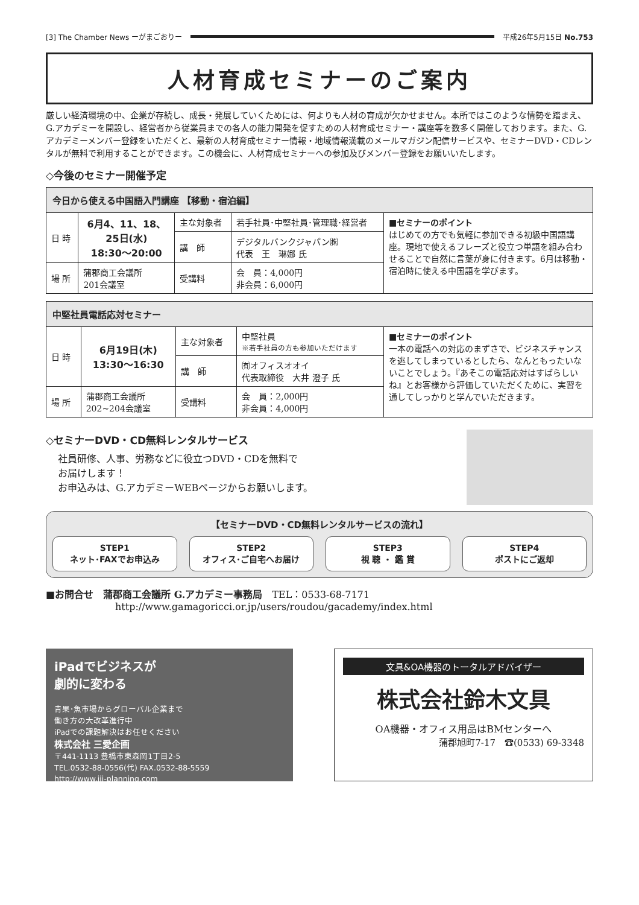[3] The Chamber News ーがまごおりー 平成26年5月15日 No.753
人材育成セミナーのご案内
厳しい経済環境の中、企業が存続し、成長・発展していくためには、何よりも人材の育成が欠かせません。本所ではこのような情勢を踏まえ、G.アカデミーを開設し、経営者から従業員までの各人の能力開発を促すための人材育成セミナー・講座等を数多く開催しております。また、G.アカデミーメンバー登録をいただくと、最新の人材育成セミナー情報・地域情報満載のメールマガジン配信サービスや、セミナーDVD・CDレンタルが無料で利用することができます。この機会に、人材育成セミナーへの参加及びメンバー登録をお願いいたします。
◇今後のセミナー開催予定
| 今日から使える中国語入門講座 【移動・宿泊編】 | | | | |
| --- | --- | --- | --- | --- |
| 日 時 | 6月4、11、18、 25日(水) 18:30～20:00 | 主な対象者 | 若手社員･中堅社員･管理職･経営者 | ■セミナーのポイント はじめての方でも気軽に参加できる初級中国語講座。現地で使えるフレーズと役立つ単語を組み合わせることで自然に言葉が身に付きます。6月は移動・宿泊時に使える中国語を学びます。 |
| | | 講 師 | デジタルバンクジャパン㈱ 代表 王 琳娜 氏 | |
| 場 所 | 蒲郡商工会議所 201会議室 | 受講料 | 会 員：4,000円 非会員：6,000円 | |
| 中堅社員電話応対セミナー | | | | |
| --- | --- | --- | --- | --- |
| 日 時 | 6月19日(木) 13:30～16:30 | 主な対象者 | 中堅社員 ※若手社員の方も参加いただけます | ■セミナーのポイント 一本の電話への対応のまずさで、ビジネスチャンスを逃してしまっているとしたら、なんともったいないことでしょう。『あそこの電話応対はすばらしいね』とお客様から評価していただくために、実習を通してしっかりと学んでいただきます。 |
| | | 講 師 | ㈲オフィスオオイ 代表取締役 大井 澄子 氏 | |
| 場 所 | 蒲郡商工会議所 202~204会議室 | 受講料 | 会 員：2,000円 非会員：4,000円 | |
◇セミナーDVD・CD無料レンタルサービス
社員研修、人事、労務などに役立つDVD・CDを無料で
お届けします！
お申込みは、G.アカデミーWEBページからお願いします。
【セミナーDVD・CD無料レンタルサービスの流れ】
STEP1
ネット･FAXでお申込み
STEP2
オフィス･ご自宅へお届け
STEP3
視 聴 ・ 鑑 賞
STEP4
ポストにご返却
■お問合せ　蒲郡商工会議所 G.アカデミー事務局　TEL：0533-68-7171
http://www.gamagoricci.or.jp/users/roudou/gacademy/index.html
iPadでビジネスが
劇的に変わる
青果･魚市場からグローバル企業まで
働き方の大改革進行中
iPadでの課題解決はお任せください
株式会社 三愛企画
〒441-1113 豊橋市東森岡1丁目2-5
TEL.0532-88-0556(代) FAX.0532-88-5559
http://www.iii-planning.com
文具&OA機器のトータルアドバイザー
株式会社鈴木文具
OA機器・オフィス用品はBMセンターへ
蒲郡旭町7-17　☎(0533) 69-3348